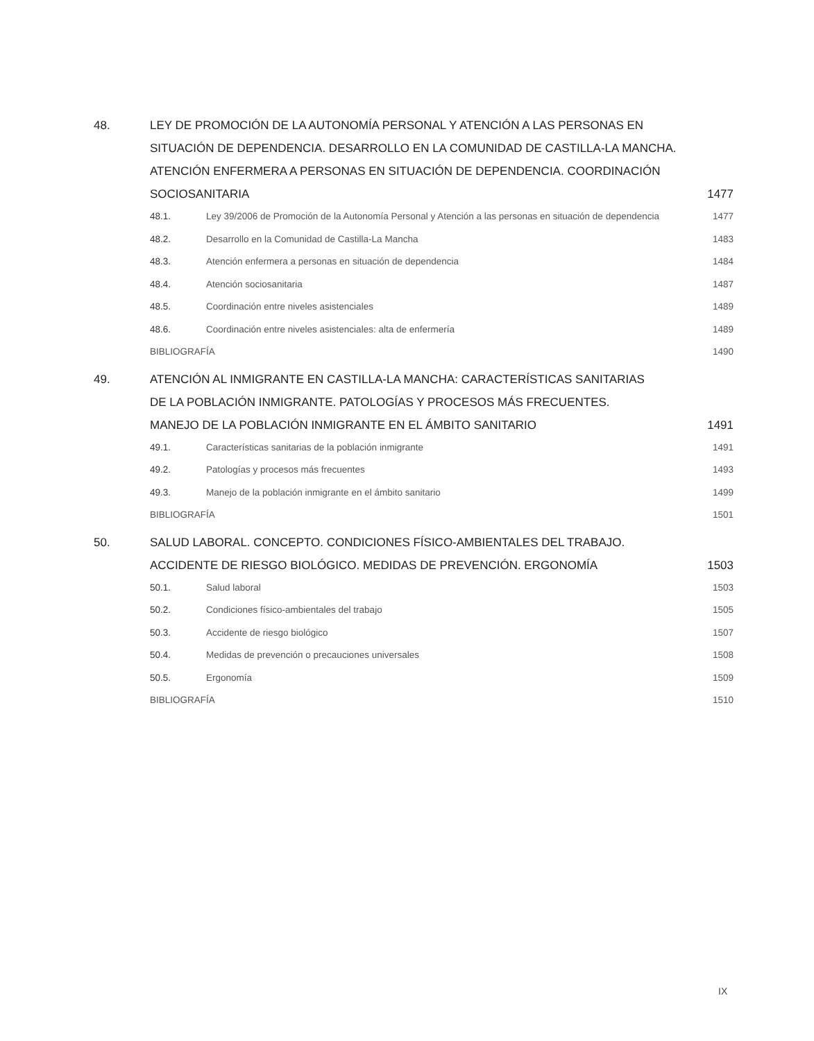48. LEY DE PROMOCIÓN DE LA AUTONOMÍA PERSONAL Y ATENCIÓN A LAS PERSONAS EN SITUACIÓN DE DEPENDENCIA. DESARROLLO EN LA COMUNIDAD DE CASTILLA-LA MANCHA. ATENCIÓN ENFERMERA A PERSONAS EN SITUACIÓN DE DEPENDENCIA. COORDINACIÓN SOCIOSANITARIA
1477
48.1. Ley 39/2006 de Promoción de la Autonomía Personal y Atención a las personas en situación de dependencia
1477
48.2. Desarrollo en la Comunidad de Castilla-La Mancha
1483
48.3. Atención enfermera a personas en situación de dependencia
1484
48.4. Atención sociosanitaria 1487
48.5. Coordinación entre niveles asistenciales
1489
48.6. Coordinación entre niveles asistenciales: alta de enfermería
1489
BIBLIOGRAFÍA 1490
49. ATENCIÓN AL INMIGRANTE EN CASTILLA-LA MANCHA: CARACTERÍSTICAS SANITARIAS
DE LA POBLACIÓN INMIGRANTE. PATOLOGÍAS Y PROCESOS MÁS FRECUENTES.
MANEJO DE LA POBLACIÓN INMIGRANTE EN EL ÁMBITO SANITARIO
1491
49.1. Características sanitarias de la población inmigrante
1491
49.2. Patologías y procesos más frecuentes
1493
49.3. Manejo de la población inmigrante en el ámbito sanitario
1499
BIBLIOGRAFÍA 1501
50. SALUD LABORAL. CONCEPTO. CONDICIONES FÍSICO-AMBIENTALES DEL TRABAJO.
ACCIDENTE DE RIESGO BIOLÓGICO. MEDIDAS DE PREVENCIÓN. ERGONOMÍA
1503
50.1. Salud laboral 1503
50.2. Condiciones físico-ambientales del trabajo
1505
50.3. Accidente de riesgo biológico 1507
50.4. Medidas de prevención o precauciones universales
1508
50.5. Ergonomía 1509
BIBLIOGRAFÍA 1510
IX